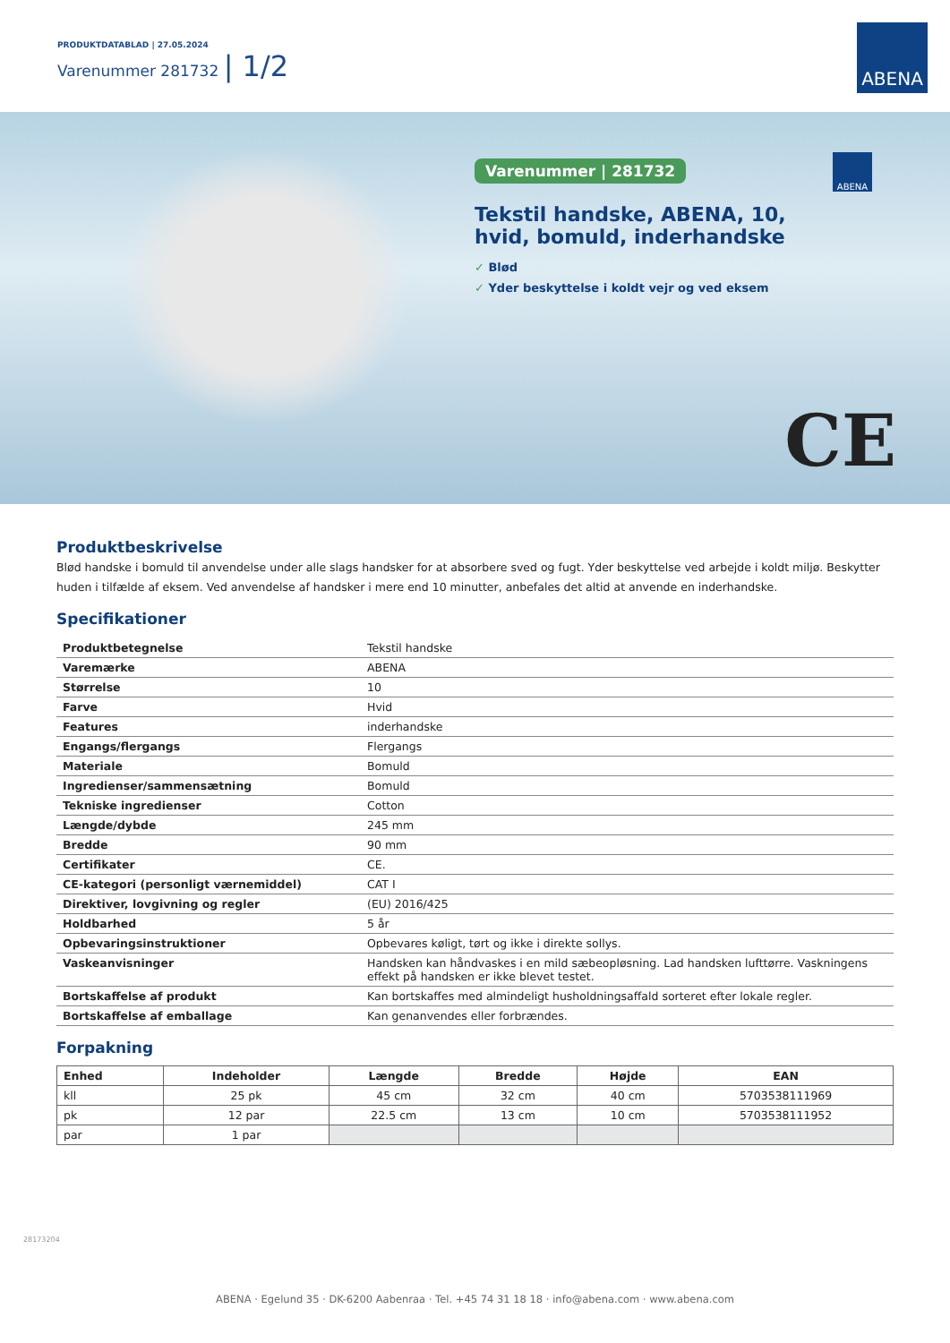PRODUKTDATABLAD | 27.05.2024
Varenummer 281732 | 1/2
ABENA
Varenummer | 281732
Tekstil handske, ABENA, 10, hvid, bomuld, inderhandske
✓ Blød
✓ Yder beskyttelse i koldt vejr og ved eksem
ABENA
CE
Produktbeskrivelse
Blød handske i bomuld til anvendelse under alle slags handsker for at absorbere sved og fugt. Yder beskyttelse ved arbejde i koldt miljø. Beskytter huden i tilfælde af eksem. Ved anvendelse af handsker i mere end 10 minutter, anbefales det altid at anvende en inderhandske.
Specifikationer
| Produktbetegnelse | Tekstil handske |
| Varemærke | ABENA |
| Størrelse | 10 |
| Farve | Hvid |
| Features | inderhandske |
| Engangs/flergangs | Flergangs |
| Materiale | Bomuld |
| Ingredienser/sammensætning | Bomuld |
| Tekniske ingredienser | Cotton |
| Længde/dybde | 245 mm |
| Bredde | 90 mm |
| Certifikater | CE. |
| CE-kategori (personligt værnemiddel) | CAT I |
| Direktiver, lovgivning og regler | (EU) 2016/425 |
| Holdbarhed | 5 år |
| Opbevaringsinstruktioner | Opbevares køligt, tørt og ikke i direkte sollys. |
| Vaskeanvisninger | Handsken kan håndvaskes i en mild sæbeopløsning. Lad handsken lufttørre. Vaskningens effekt på handsken er ikke blevet testet. |
| Bortskaffelse af produkt | Kan bortskaffes med almindeligt husholdningsaffald sorteret efter lokale regler. |
| Bortskaffelse af emballage | Kan genanvendes eller forbrændes. |
Forpakning
| Enhed | Indeholder | Længde | Bredde | Højde | EAN |
| --- | --- | --- | --- | --- | --- |
| kll | 25 pk | 45 cm | 32 cm | 40 cm | 5703538111969 |
| pk | 12 par | 22.5 cm | 13 cm | 10 cm | 5703538111952 |
| par | 1 par | | | | |
28173204
ABENA · Egelund 35 · DK-6200 Aabenraa · Tel. +45 74 31 18 18 · info@abena.com · www.abena.com